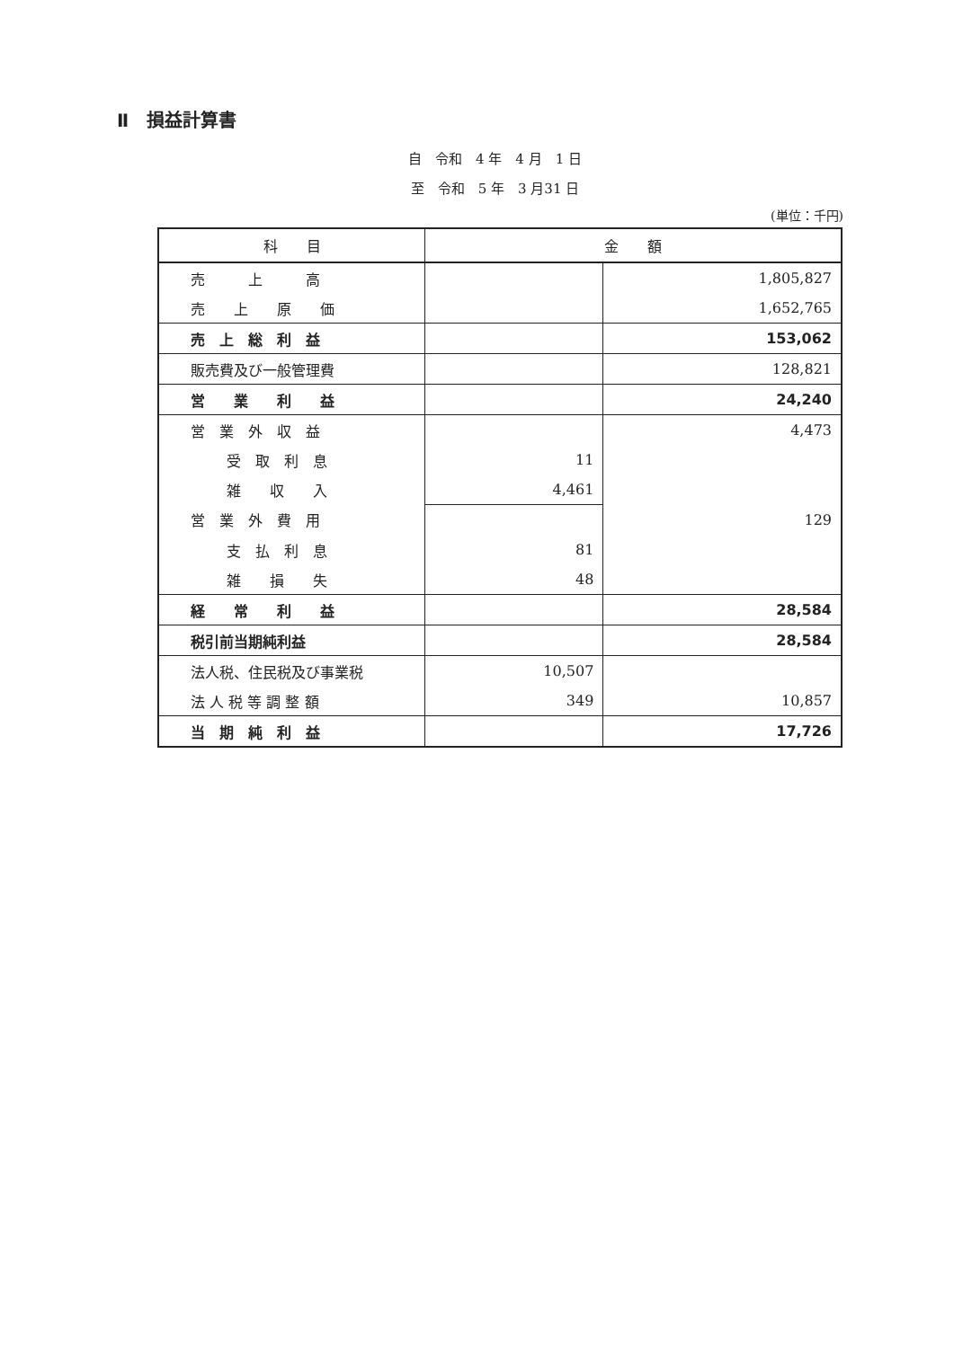Ⅱ　損益計算書
自　令和　4 年　4 月　1 日
至　令和　5 年　3 月31 日
(単位：千円)
| 科 目 | 金 額 | |
| --- | --- | --- |
| 売 上 高 | | 1,805,827 |
| 売 上 原 価 | | 1,652,765 |
| 売 上 総 利 益 | | 153,062 |
| 販売費及び一般管理費 | | 128,821 |
| 営 業 利 益 | | 24,240 |
| 営 業 外 収 益 | | 4,473 |
| 受 取 利 息 | 11 | |
| 雑 収 入 | 4,461 | |
| 営 業 外 費 用 | | 129 |
| 支 払 利 息 | 81 | |
| 雑 損 失 | 48 | |
| 経 常 利 益 | | 28,584 |
| 税引前当期純利益 | | 28,584 |
| 法人税、住民税及び事業税 | 10,507 | |
| 法 人 税 等 調 整 額 | 349 | 10,857 |
| 当 期 純 利 益 | | 17,726 |